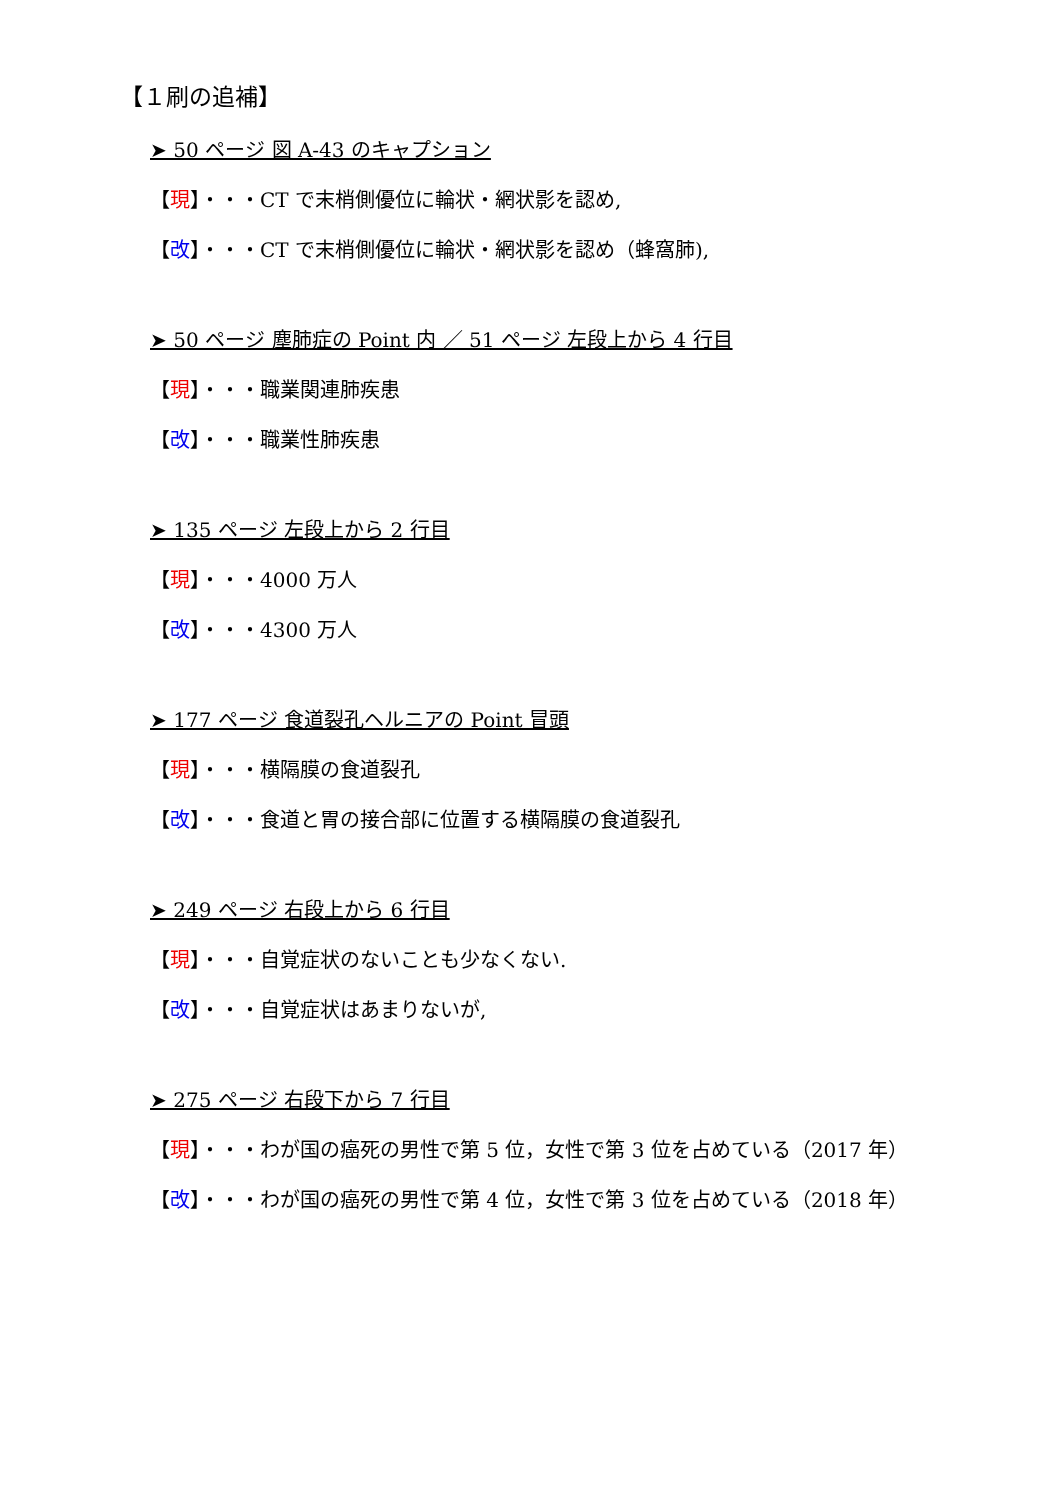【１刷の追補】
➤ 50 ページ 図 A-43 のキャプション
【現】・・・CT で末梢側優位に輪状・網状影を認め,
【改】・・・CT で末梢側優位に輪状・網状影を認め（蜂窩肺),
➤ 50 ページ 塵肺症の Point 内 ／ 51 ページ 左段上から 4 行目
【現】・・・職業関連肺疾患
【改】・・・職業性肺疾患
➤ 135 ページ 左段上から 2 行目
【現】・・・4000 万人
【改】・・・4300 万人
➤ 177 ページ 食道裂孔ヘルニアの Point 冒頭
【現】・・・横隔膜の食道裂孔
【改】・・・食道と胃の接合部に位置する横隔膜の食道裂孔
➤ 249 ページ 右段上から 6 行目
【現】・・・自覚症状のないことも少なくない.
【改】・・・自覚症状はあまりないが,
➤ 275 ページ 右段下から 7 行目
【現】・・・わが国の癌死の男性で第 5 位，女性で第 3 位を占めている（2017 年）
【改】・・・わが国の癌死の男性で第 4 位，女性で第 3 位を占めている（2018 年）